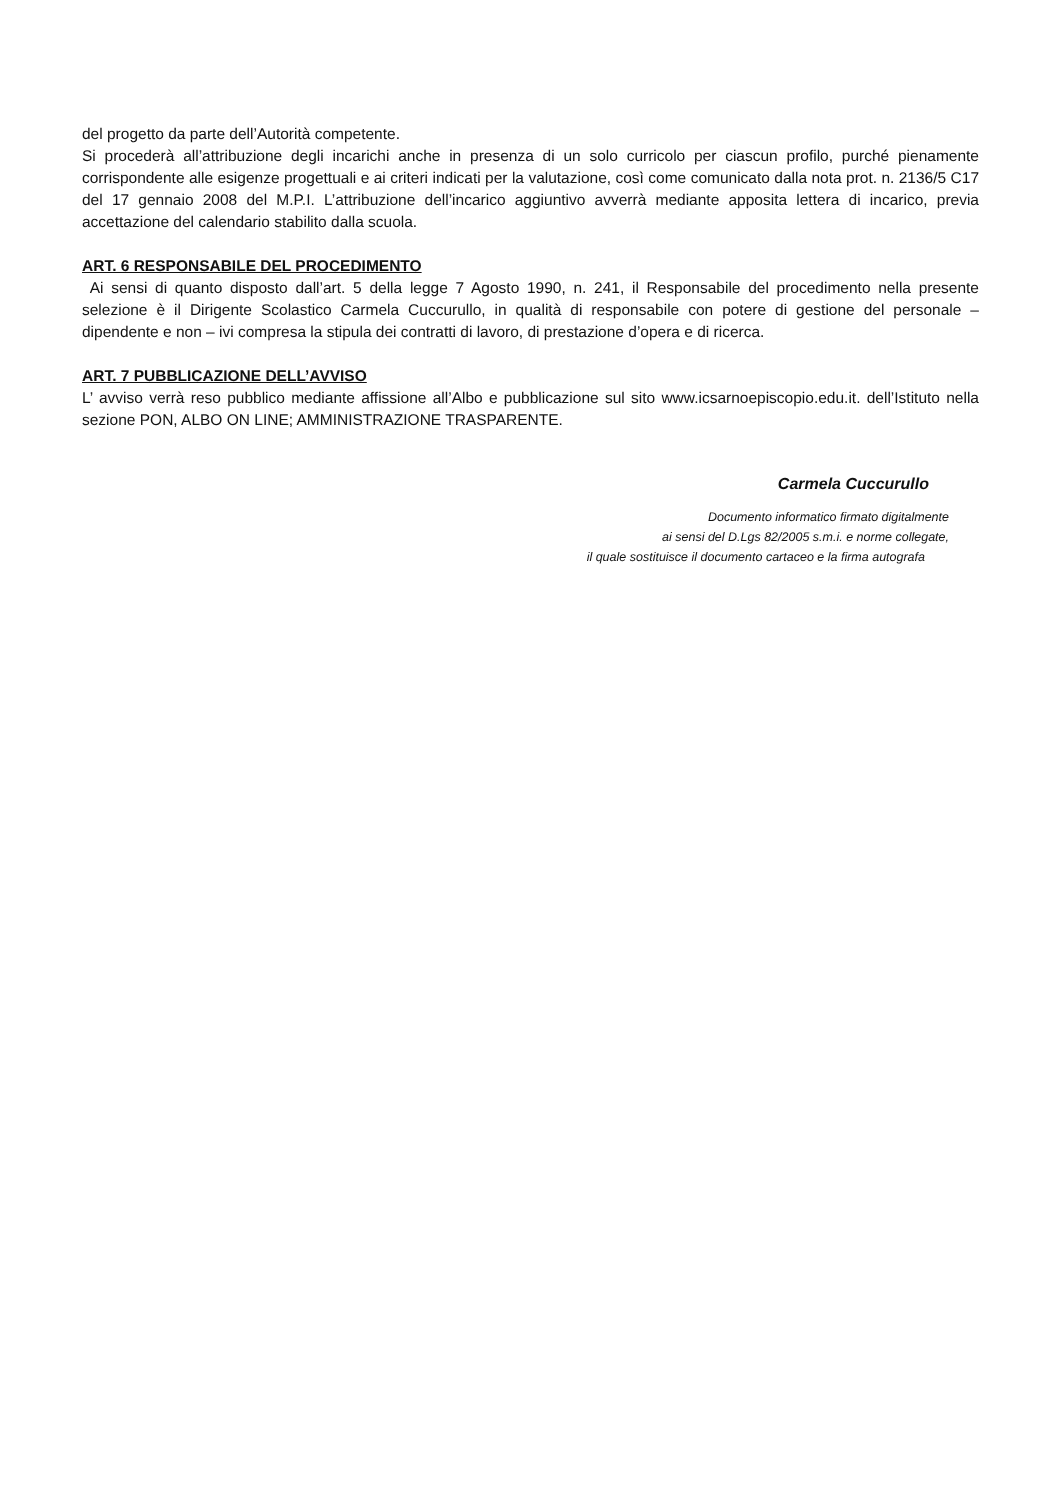del progetto da parte dell’Autorità competente.
Si procederà all’attribuzione degli incarichi anche in presenza di un solo curricolo per ciascun profilo, purché pienamente corrispondente alle esigenze progettuali e ai criteri indicati per la valutazione, così come comunicato dalla nota prot. n. 2136/5 C17 del 17 gennaio 2008 del M.P.I. L’attribuzione dell’incarico aggiuntivo avverrà mediante apposita lettera di incarico, previa accettazione del calendario stabilito dalla scuola.
ART. 6 RESPONSABILE DEL PROCEDIMENTO
Ai sensi di quanto disposto dall’art. 5 della legge 7 Agosto 1990, n. 241, il Responsabile del procedimento nella presente selezione è il Dirigente Scolastico Carmela Cuccurullo, in qualità di responsabile con potere di gestione del personale – dipendente e non – ivi compresa la stipula dei contratti di lavoro, di prestazione d’opera e di ricerca.
ART. 7 PUBBLICAZIONE DELL’AVVISO
L’ avviso verrà reso pubblico mediante affissione all’Albo e pubblicazione sul sito www.icsarnoepiscopio.edu.it. dell’Istituto nella sezione PON, ALBO ON LINE; AMMINISTRAZIONE TRASPARENTE.
Carmela Cuccurullo
Documento informatico firmato digitalmente
ai sensi del D.Lgs 82/2005 s.m.i. e norme collegate,
il quale sostituisce il documento cartaceo e la firma autografa